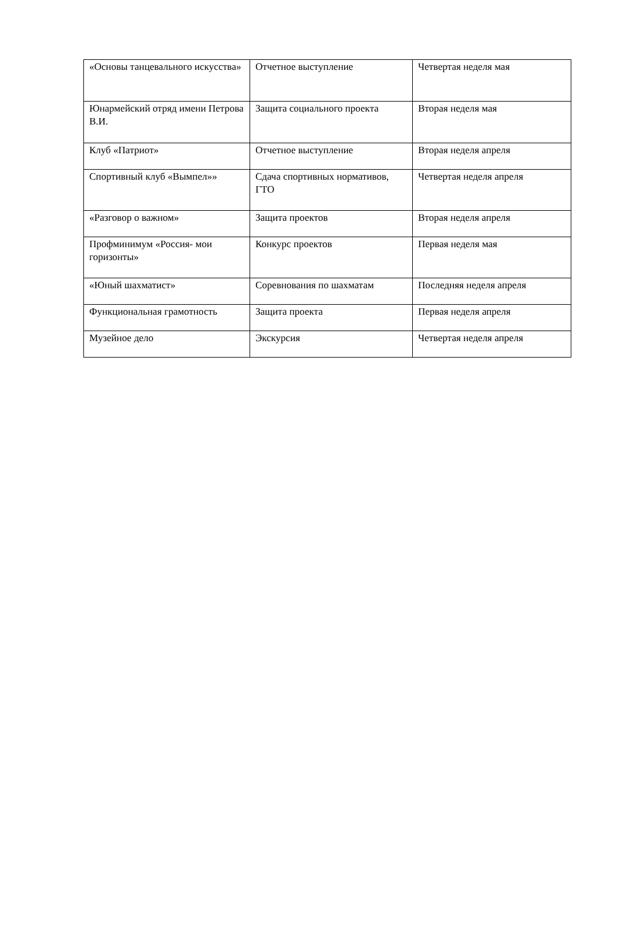| «Основы танцевального искусства» | Отчетное выступление | Четвертая неделя мая |
| Юнармейский отряд имени Петрова В.И. | Защита социального проекта | Вторая неделя мая |
| Клуб «Патриот» | Отчетное выступление | Вторая неделя апреля |
| Спортивный клуб «Вымпел»» | Сдача спортивных нормативов, ГТО | Четвертая неделя апреля |
| «Разговор о важном» | Защита проектов | Вторая неделя апреля |
| Профминимум «Россия- мои горизонты» | Конкурс проектов | Первая неделя мая |
| «Юный шахматист» | Соревнования по шахматам | Последняя неделя апреля |
| Функциональная грамотность | Защита проекта | Первая неделя апреля |
| Музейное дело | Экскурсия | Четвертая неделя апреля |